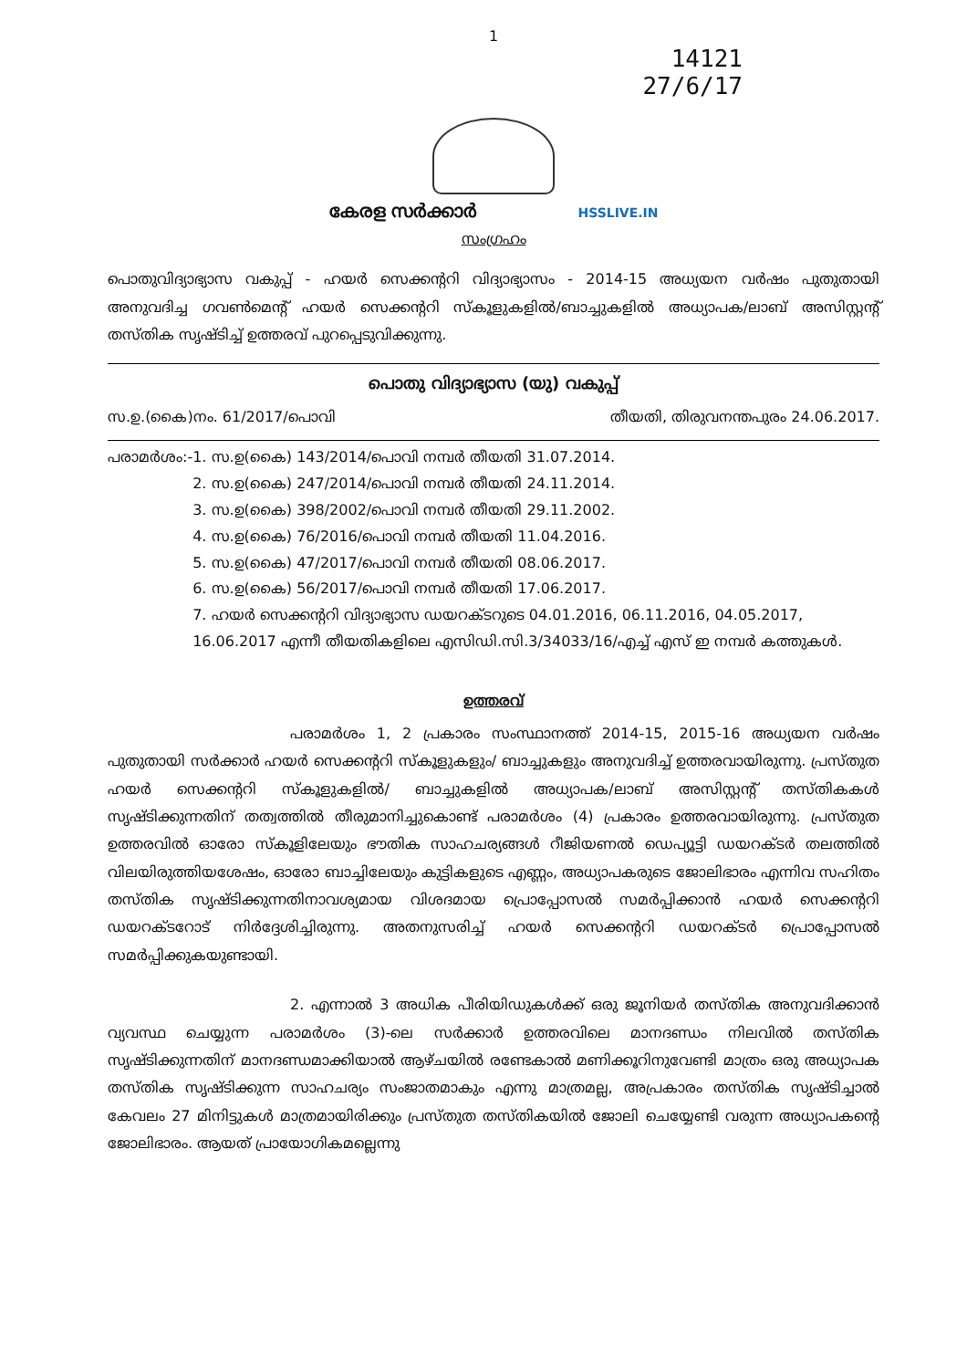1
14121
27/6/17
കേരള സർക്കാർ HSSLIVE.IN
സംഗ്രഹം
പൊതുവിദ്യാഭ്യാസ വകുപ്പ് - ഹയർ സെക്കന്ററി വിദ്യാഭ്യാസം - 2014-15 അധ്യയന വർഷം പുതുതായി അനുവദിച്ച ഗവൺമെന്റ് ഹയർ സെക്കന്ററി സ്കൂളുകളിൽ/ബാച്ചുകളിൽ അധ്യാപക/ലാബ് അസിസ്റ്റന്റ് തസ്തിക സൃഷ്ടിച്ച് ഉത്തരവ് പുറപ്പെടുവിക്കുന്നു.
പൊതു വിദ്യാഭ്യാസ (യു) വകുപ്പ്
സ.ഉ.(കൈ)നം. 61/2017/പൊവി തീയതി, തിരുവനന്തപുരം 24.06.2017.
പരാമർശം:- 1. സ.ഉ(കൈ) 143/2014/പൊവി നമ്പർ തീയതി 31.07.2014.
2. സ.ഉ(കൈ) 247/2014/പൊവി നമ്പർ തീയതി 24.11.2014.
3. സ.ഉ(കൈ) 398/2002/പൊവി നമ്പർ തീയതി 29.11.2002.
4. സ.ഉ(കൈ) 76/2016/പൊവി നമ്പർ തീയതി 11.04.2016.
5. സ.ഉ(കൈ) 47/2017/പൊവി നമ്പർ തീയതി 08.06.2017.
6. സ.ഉ(കൈ) 56/2017/പൊവി നമ്പർ തീയതി 17.06.2017.
7. ഹയർ സെക്കന്ററി വിദ്യാഭ്യാസ ഡയറക്ടറുടെ 04.01.2016, 06.11.2016, 04.05.2017, 16.06.2017 എന്നീ തീയതികളിലെ എസിഡി.സി.3/34033/16/എച്ച് എസ് ഇ നമ്പർ കത്തുകൾ.
ഉത്തരവ്
പരാമർശം 1, 2 പ്രകാരം സംസ്ഥാനത്ത് 2014-15, 2015-16 അധ്യയന വർഷം പുതുതായി സർക്കാർ ഹയർ സെക്കന്ററി സ്കൂളുകളും/ ബാച്ചുകളും അനുവദിച്ച് ഉത്തരവായിരുന്നു. പ്രസ്തുത ഹയർ സെക്കന്ററി സ്കൂളുകളിൽ/ ബാച്ചുകളിൽ അധ്യാപക/ലാബ് അസിസ്റ്റന്റ് തസ്തികകൾ സൃഷ്ടിക്കുന്നതിന് തത്വത്തിൽ തീരുമാനിച്ചുകൊണ്ട് പരാമർശം (4) പ്രകാരം ഉത്തരവായിരുന്നു. പ്രസ്തുത ഉത്തരവിൽ ഓരോ സ്കൂളിലേയും ഭൗതിക സാഹചര്യങ്ങൾ റീജിയണൽ ഡെപ്യൂട്ടി ഡയറക്ടർ തലത്തിൽ വിലയിരുത്തിയശേഷം, ഓരോ ബാച്ചിലേയും കുട്ടികളുടെ എണ്ണം, അധ്യാപകരുടെ ജോലിഭാരം എന്നിവ സഹിതം തസ്തിക സൃഷ്ടിക്കുന്നതിനാവശ്യമായ വിശദമായ പ്രൊപ്പോസൽ സമർപ്പിക്കാൻ ഹയർ സെക്കന്ററി ഡയറക്ടറോട് നിർദ്ദേശിച്ചിരുന്നു. അതനുസരിച്ച് ഹയർ സെക്കന്ററി ഡയറക്ടർ പ്രൊപ്പോസൽ സമർപ്പിക്കുകയുണ്ടായി.
2. എന്നാൽ 3 അധിക പീരിയിഡുകൾക്ക് ഒരു ജൂനിയർ തസ്തിക അനുവദിക്കാൻ വ്യവസ്ഥ ചെയ്യുന്ന പരാമർശം (3)-ലെ സർക്കാർ ഉത്തരവിലെ മാനദണ്ഡം നിലവിൽ തസ്തിക സൃഷ്ടിക്കുന്നതിന് മാനദണ്ഡമാക്കിയാൽ ആഴ്ചയിൽ രണ്ടേകാൽ മണിക്കൂറിനുവേണ്ടി മാത്രം ഒരു അധ്യാപക തസ്തിക സൃഷ്ടിക്കുന്ന സാഹചര്യം സംജാതമാകും എന്നു മാത്രമല്ല, അപ്രകാരം തസ്തിക സൃഷ്ടിച്ചാൽ കേവലം 27 മിനിട്ടുകൾ മാത്രമായിരിക്കും പ്രസ്തുത തസ്തികയിൽ ജോലി ചെയ്യേണ്ടി വരുന്ന അധ്യാപകന്റെ ജോലിഭാരം. ആയത് പ്രായോഗികമല്ലെന്നു